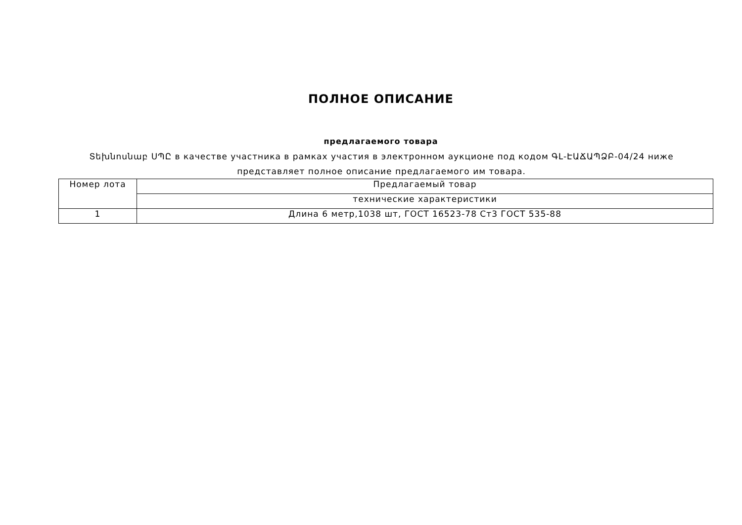ПОЛНОЕ ОПИСАНИЕ
предлагаемого товара
Տեխնոսնաբ ՍՊԸ в качестве участника в рамках участия в электронном аукционе под кодом ԳԼ-ԷԱՃԱՊՁԲ-04/24 ниже представляет полное описание предлагаемого им товара.
| Номер лота | Предлагаемый товар |
| --- | --- |
| | технические характеристики |
| 1 | Длина 6 метр,1038 шт, ГОСТ 16523-78 Ст3 ГОСТ 535-88 |